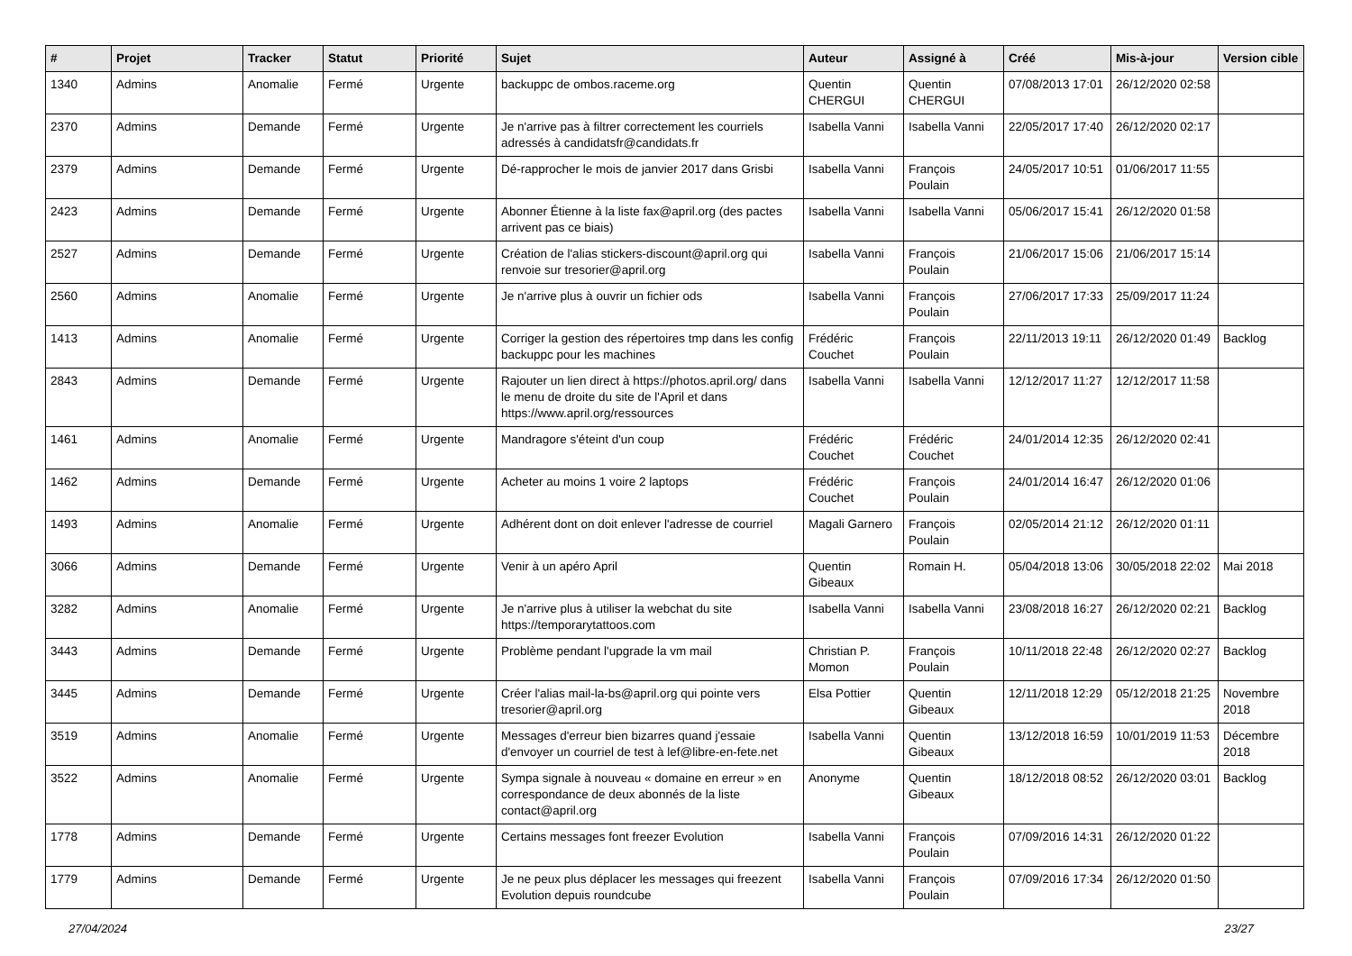| # | Projet | Tracker | Statut | Priorité | Sujet | Auteur | Assigné à | Créé | Mis-à-jour | Version cible |
| --- | --- | --- | --- | --- | --- | --- | --- | --- | --- | --- |
| 1340 | Admins | Anomalie | Fermé | Urgente | backuppc de ombos.raceme.org | Quentin CHERGUI | Quentin CHERGUI | 07/08/2013 17:01 | 26/12/2020 02:58 | |
| 2370 | Admins | Demande | Fermé | Urgente | Je n'arrive pas à filtrer correctement les courriels adressés à candidatsfr@candidats.fr | Isabella Vanni | Isabella Vanni | 22/05/2017 17:40 | 26/12/2020 02:17 | |
| 2379 | Admins | Demande | Fermé | Urgente | Dé-rapprocher le mois de janvier 2017 dans Grisbi | Isabella Vanni | François Poulain | 24/05/2017 10:51 | 01/06/2017 11:55 | |
| 2423 | Admins | Demande | Fermé | Urgente | Abonner Étienne à la liste fax@april.org (des pactes arrivent pas ce biais) | Isabella Vanni | Isabella Vanni | 05/06/2017 15:41 | 26/12/2020 01:58 | |
| 2527 | Admins | Demande | Fermé | Urgente | Création de l'alias stickers-discount@april.org qui renvoie sur tresorier@april.org | Isabella Vanni | François Poulain | 21/06/2017 15:06 | 21/06/2017 15:14 | |
| 2560 | Admins | Anomalie | Fermé | Urgente | Je n'arrive plus à ouvrir un fichier ods | Isabella Vanni | François Poulain | 27/06/2017 17:33 | 25/09/2017 11:24 | |
| 1413 | Admins | Anomalie | Fermé | Urgente | Corriger la gestion des répertoires tmp dans les config backuppc pour les machines | Frédéric Couchet | François Poulain | 22/11/2013 19:11 | 26/12/2020 01:49 | Backlog |
| 2843 | Admins | Demande | Fermé | Urgente | Rajouter un lien direct à https://photos.april.org/ dans le menu de droite du site de l'April et dans https://www.april.org/ressources | Isabella Vanni | Isabella Vanni | 12/12/2017 11:27 | 12/12/2017 11:58 | |
| 1461 | Admins | Anomalie | Fermé | Urgente | Mandragore s'éteint d'un coup | Frédéric Couchet | Frédéric Couchet | 24/01/2014 12:35 | 26/12/2020 02:41 | |
| 1462 | Admins | Demande | Fermé | Urgente | Acheter au moins 1 voire 2 laptops | Frédéric Couchet | François Poulain | 24/01/2014 16:47 | 26/12/2020 01:06 | |
| 1493 | Admins | Anomalie | Fermé | Urgente | Adhérent dont on doit enlever l'adresse de courriel | Magali Garnero | François Poulain | 02/05/2014 21:12 | 26/12/2020 01:11 | |
| 3066 | Admins | Demande | Fermé | Urgente | Venir à un apéro April | Quentin Gibeaux | Romain H. | 05/04/2018 13:06 | 30/05/2018 22:02 | Mai 2018 |
| 3282 | Admins | Anomalie | Fermé | Urgente | Je n'arrive plus à utiliser la webchat du site https://temporarytattoos.com | Isabella Vanni | Isabella Vanni | 23/08/2018 16:27 | 26/12/2020 02:21 | Backlog |
| 3443 | Admins | Demande | Fermé | Urgente | Problème pendant l'upgrade la vm mail | Christian P. Momon | François Poulain | 10/11/2018 22:48 | 26/12/2020 02:27 | Backlog |
| 3445 | Admins | Demande | Fermé | Urgente | Créer l'alias mail-la-bs@april.org qui pointe vers tresorier@april.org | Elsa Pottier | Quentin Gibeaux | 12/11/2018 12:29 | 05/12/2018 21:25 | Novembre 2018 |
| 3519 | Admins | Anomalie | Fermé | Urgente | Messages d'erreur bien bizarres quand j'essaie d'envoyer un courriel de test à lef@libre-en-fete.net | Isabella Vanni | Quentin Gibeaux | 13/12/2018 16:59 | 10/01/2019 11:53 | Décembre 2018 |
| 3522 | Admins | Anomalie | Fermé | Urgente | Sympa signale à nouveau « domaine en erreur » en correspondance de deux abonnés de la liste contact@april.org | Anonyme | Quentin Gibeaux | 18/12/2018 08:52 | 26/12/2020 03:01 | Backlog |
| 1778 | Admins | Demande | Fermé | Urgente | Certains messages font freezer Evolution | Isabella Vanni | François Poulain | 07/09/2016 14:31 | 26/12/2020 01:22 | |
| 1779 | Admins | Demande | Fermé | Urgente | Je ne peux plus déplacer les messages qui freezent Evolution depuis roundcube | Isabella Vanni | François Poulain | 07/09/2016 17:34 | 26/12/2020 01:50 | |
27/04/2024 23/27